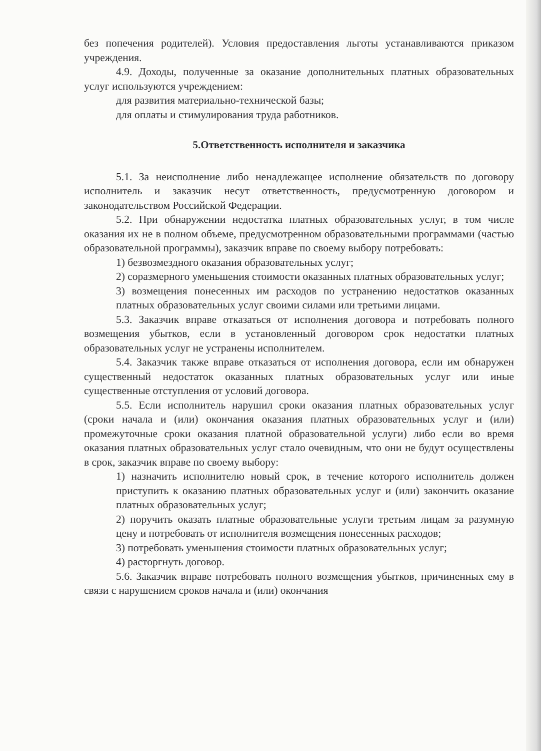без попечения родителей). Условия предоставления льготы устанавливаются приказом учреждения.
4.9. Доходы, полученные за оказание дополнительных платных образовательных услуг используются учреждением:
для развития материально-технической базы;
для оплаты и стимулирования труда работников.
5.Ответственность исполнителя и заказчика
5.1. За неисполнение либо ненадлежащее исполнение обязательств по договору исполнитель и заказчик несут ответственность, предусмотренную договором и законодательством Российской Федерации.
5.2. При обнаружении недостатка платных образовательных услуг, в том числе оказания их не в полном объеме, предусмотренном образовательными программами (частью образовательной программы), заказчик вправе по своему выбору потребовать:
1) безвозмездного оказания образовательных услуг;
2) соразмерного уменьшения стоимости оказанных платных образовательных услуг;
3) возмещения понесенных им расходов по устранению недостатков оказанных платных образовательных услуг своими силами или третьими лицами.
5.3. Заказчик вправе отказаться от исполнения договора и потребовать полного возмещения убытков, если в установленный договором срок недостатки платных образовательных услуг не устранены исполнителем.
5.4. Заказчик также вправе отказаться от исполнения договора, если им обнаружен существенный недостаток оказанных платных образовательных услуг или иные существенные отступления от условий договора.
5.5. Если исполнитель нарушил сроки оказания платных образовательных услуг (сроки начала и (или) окончания оказания платных образовательных услуг и (или) промежуточные сроки оказания платной образовательной услуги) либо если во время оказания платных образовательных услуг стало очевидным, что они не будут осуществлены в срок, заказчик вправе по своему выбору:
1) назначить исполнителю новый срок, в течение которого исполнитель должен приступить к оказанию платных образовательных услуг и (или) закончить оказание платных образовательных услуг;
2) поручить оказать платные образовательные услуги третьим лицам за разумную цену и потребовать от исполнителя возмещения понесенных расходов;
3) потребовать уменьшения стоимости платных образовательных услуг;
4) расторгнуть договор.
5.6. Заказчик вправе потребовать полного возмещения убытков, причиненных ему в связи с нарушением сроков начала и (или) окончания